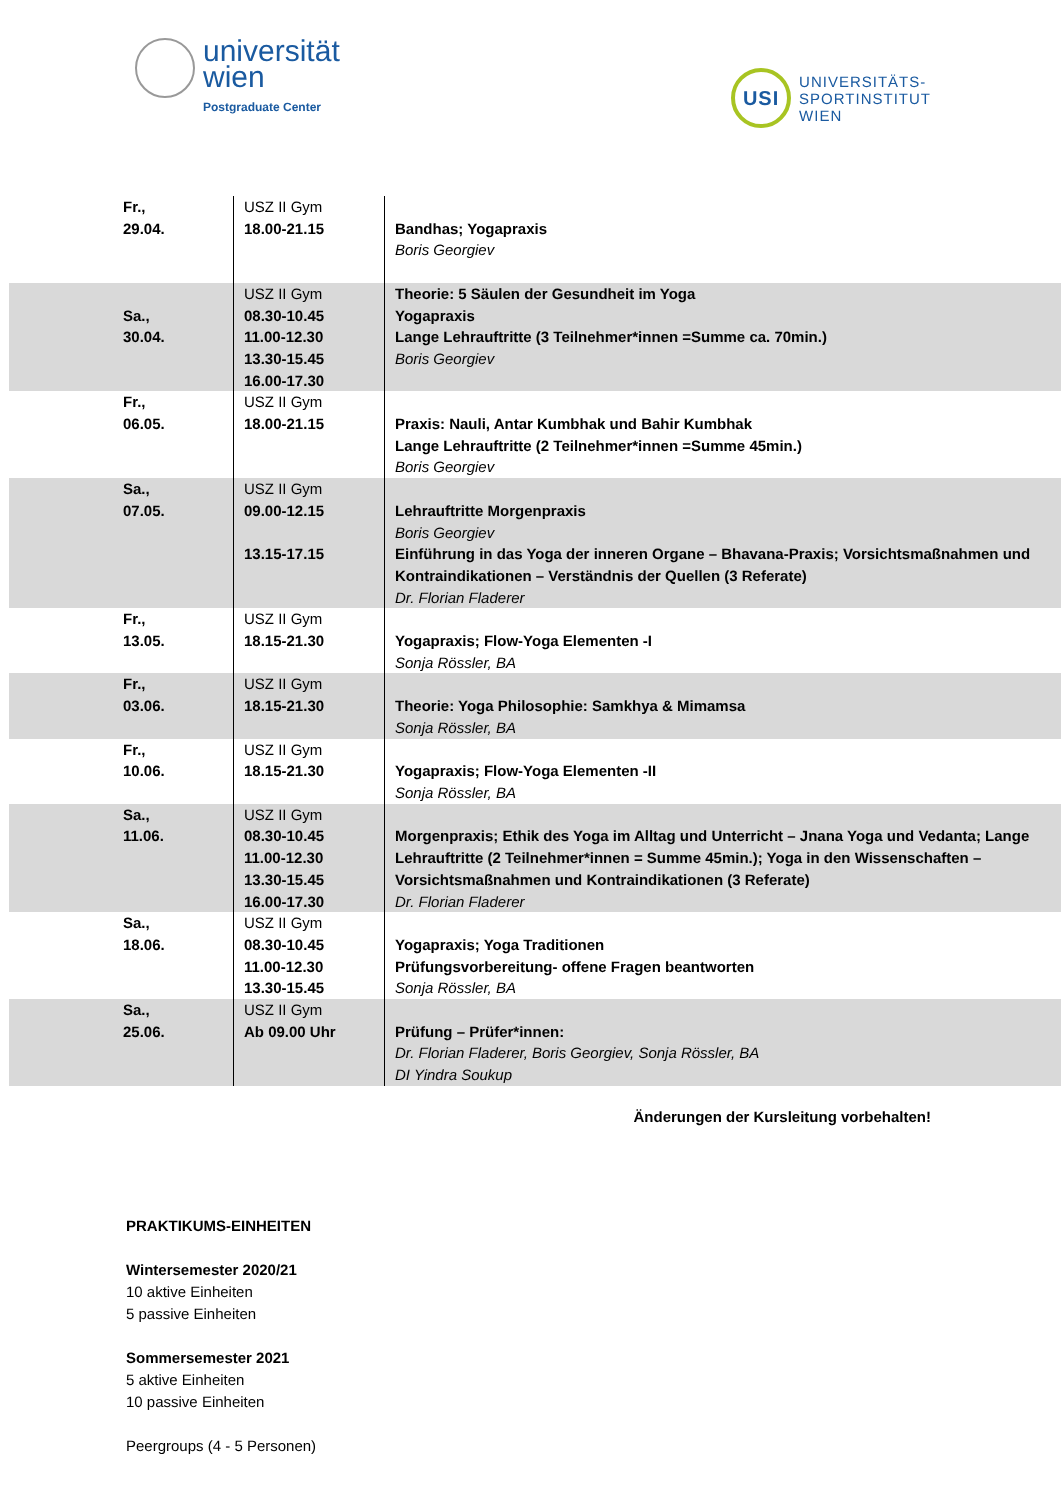universität
wien
Postgraduate Center
USI
UNIVERSITÄTS-
SPORTINSTITUT
WIEN
| Fr., 29.04. | USZ II Gym 18.00-21.15 | Bandhas; Yogapraxis Boris Georgiev |
| Sa., 30.04. | USZ II Gym 08.30-10.45 11.00-12.30 13.30-15.45 16.00-17.30 | Theorie: 5 Säulen der Gesundheit im Yoga Yogapraxis Lange Lehrauftritte (3 Teilnehmer*innen =Summe ca. 70min.) Boris Georgiev |
| Fr., 06.05. | USZ II Gym 18.00-21.15 | Praxis: Nauli, Antar Kumbhak und Bahir Kumbhak Lange Lehrauftritte (2 Teilnehmer*innen =Summe 45min.) Boris Georgiev |
| Sa., 07.05. | USZ II Gym 09.00-12.15 13.15-17.15 | Lehrauftritte Morgenpraxis Boris Georgiev Einführung in das Yoga der inneren Organe – Bhavana-Praxis; Vorsichtsmaßnahmen und Kontraindikationen – Verständnis der Quellen (3 Referate) Dr. Florian Fladerer |
| Fr., 13.05. | USZ II Gym 18.15-21.30 | Yogapraxis; Flow-Yoga Elementen -I Sonja Rössler, BA |
| Fr., 03.06. | USZ II Gym 18.15-21.30 | Theorie: Yoga Philosophie: Samkhya & Mimamsa Sonja Rössler, BA |
| Fr., 10.06. | USZ II Gym 18.15-21.30 | Yogapraxis; Flow-Yoga Elementen -II Sonja Rössler, BA |
| Sa., 11.06. | USZ II Gym 08.30-10.45 11.00-12.30 13.30-15.45 16.00-17.30 | Morgenpraxis; Ethik des Yoga im Alltag und Unterricht – Jnana Yoga und Vedanta; Lange Lehrauftritte (2 Teilnehmer*innen = Summe 45min.); Yoga in den Wissenschaften – Vorsichtsmaßnahmen und Kontraindikationen (3 Referate) Dr. Florian Fladerer |
| Sa., 18.06. | USZ II Gym 08.30-10.45 11.00-12.30 13.30-15.45 | Yogapraxis; Yoga Traditionen Prüfungsvorbereitung- offene Fragen beantworten Sonja Rössler, BA |
| Sa., 25.06. | USZ II Gym Ab 09.00 Uhr | Prüfung – Prüfer*innen: Dr. Florian Fladerer, Boris Georgiev, Sonja Rössler, BA DI Yindra Soukup |
Änderungen der Kursleitung vorbehalten!
PRAKTIKUMS-EINHEITEN
Wintersemester 2020/21
10 aktive Einheiten
5 passive Einheiten
Sommersemester 2021
5 aktive Einheiten
10 passive Einheiten
Peergroups (4 - 5 Personen)